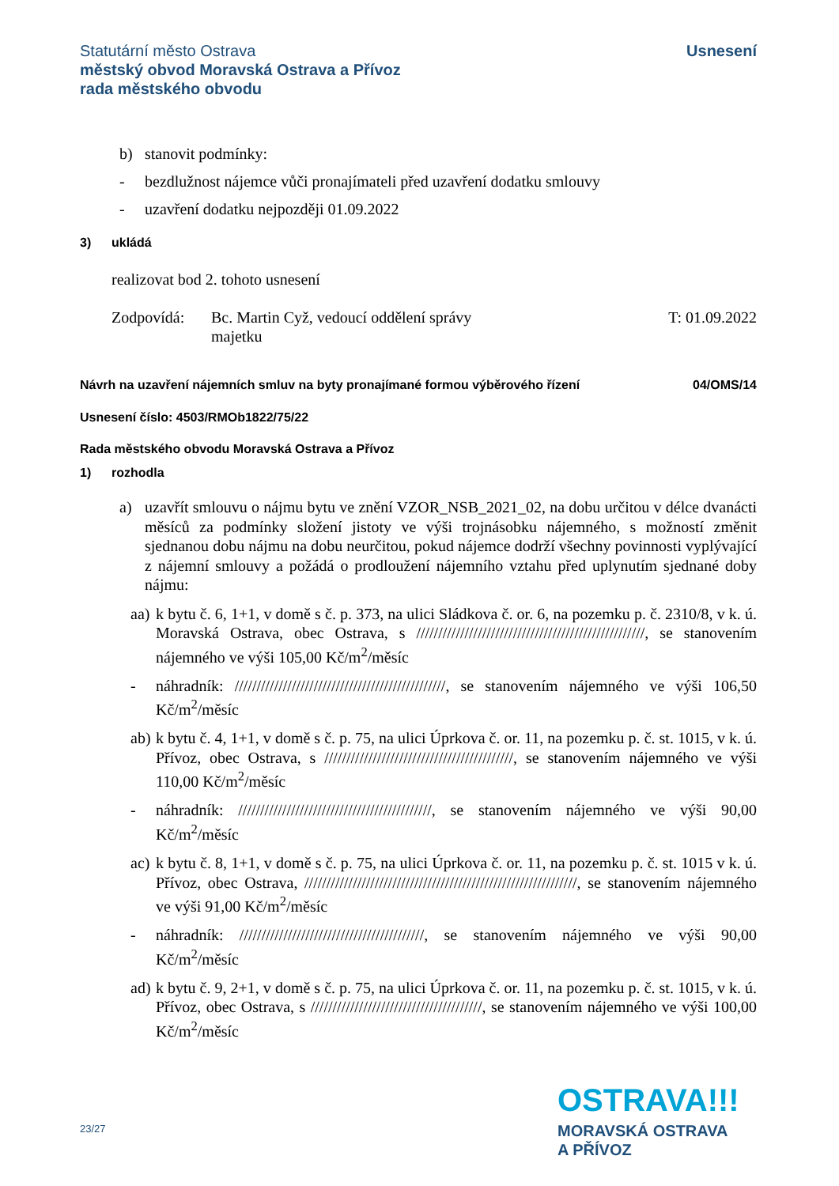Statutární město Ostrava
městský obvod Moravská Ostrava a Přívoz
rada městského obvodu
Usnesení
b) stanovit podmínky:
- bezdlužnost nájemce vůči pronajímateli před uzavření dodatku smlouvy
- uzavření dodatku nejpozději 01.09.2022
3) ukládá
realizovat bod 2. tohoto usnesení
Zodpovídá: Bc. Martin Cyž, vedoucí oddělení správy majetku T: 01.09.2022
Návrh na uzavření nájemních smluv na byty pronajímané formou výběrového řízení 04/OMS/14
Usnesení číslo: 4503/RMOb1822/75/22
Rada městského obvodu Moravská Ostrava a Přívoz
1) rozhodla
a) uzavřít smlouvu o nájmu bytu ve znění VZOR_NSB_2021_02, na dobu určitou v délce dvanácti měsíců za podmínky složení jistoty ve výši trojnásobku nájemného, s možností změnit sjednanou dobu nájmu na dobu neurčitou, pokud nájemce dodrží všechny povinnosti vyplývající z nájemní smlouvy a požádá o prodloužení nájemního vztahu před uplynutím sjednané doby nájmu:
aa) k bytu č. 6, 1+1, v domě s č. p. 373, na ulici Sládkova č. or. 6, na pozemku p. č. 2310/8, v k. ú. Moravská Ostrava, obec Ostrava, s ////////////////////////////////////////////////////, se stanovením nájemného ve výši 105,00 Kč/m<sup>2</sup>/měsíc
- náhradník: ////////////////////////////////////////////////, se stanovením nájemného ve výši 106,50 Kč/m<sup>2</sup>/měsíc
ab) k bytu č. 4, 1+1, v domě s č. p. 75, na ulici Úprkova č. or. 11, na pozemku p. č. st. 1015, v k. ú. Přívoz, obec Ostrava, s ///////////////////////////////////////////, se stanovením nájemného ve výši 110,00 Kč/m<sup>2</sup>/měsíc
- náhradník: ////////////////////////////////////////////, se stanovením nájemného ve výši 90,00 Kč/m<sup>2</sup>/měsíc
ac) k bytu č. 8, 1+1, v domě s č. p. 75, na ulici Úprkova č. or. 11, na pozemku p. č. st. 1015 v k. ú. Přívoz, obec Ostrava, //////////////////////////////////////////////////////////////, se stanovením nájemného ve výši 91,00 Kč/m<sup>2</sup>/měsíc
- náhradník: //////////////////////////////////////////, se stanovením nájemného ve výši 90,00 Kč/m<sup>2</sup>/měsíc
ad) k bytu č. 9, 2+1, v domě s č. p. 75, na ulici Úprkova č. or. 11, na pozemku p. č. st. 1015, v k. ú. Přívoz, obec Ostrava, s ///////////////////////////////////////, se stanovením nájemného ve výši 100,00 Kč/m<sup>2</sup>/měsíc
23/27
OSTRAVA!!!
MORAVSKÁ OSTRAVA
A PŘÍVOZ